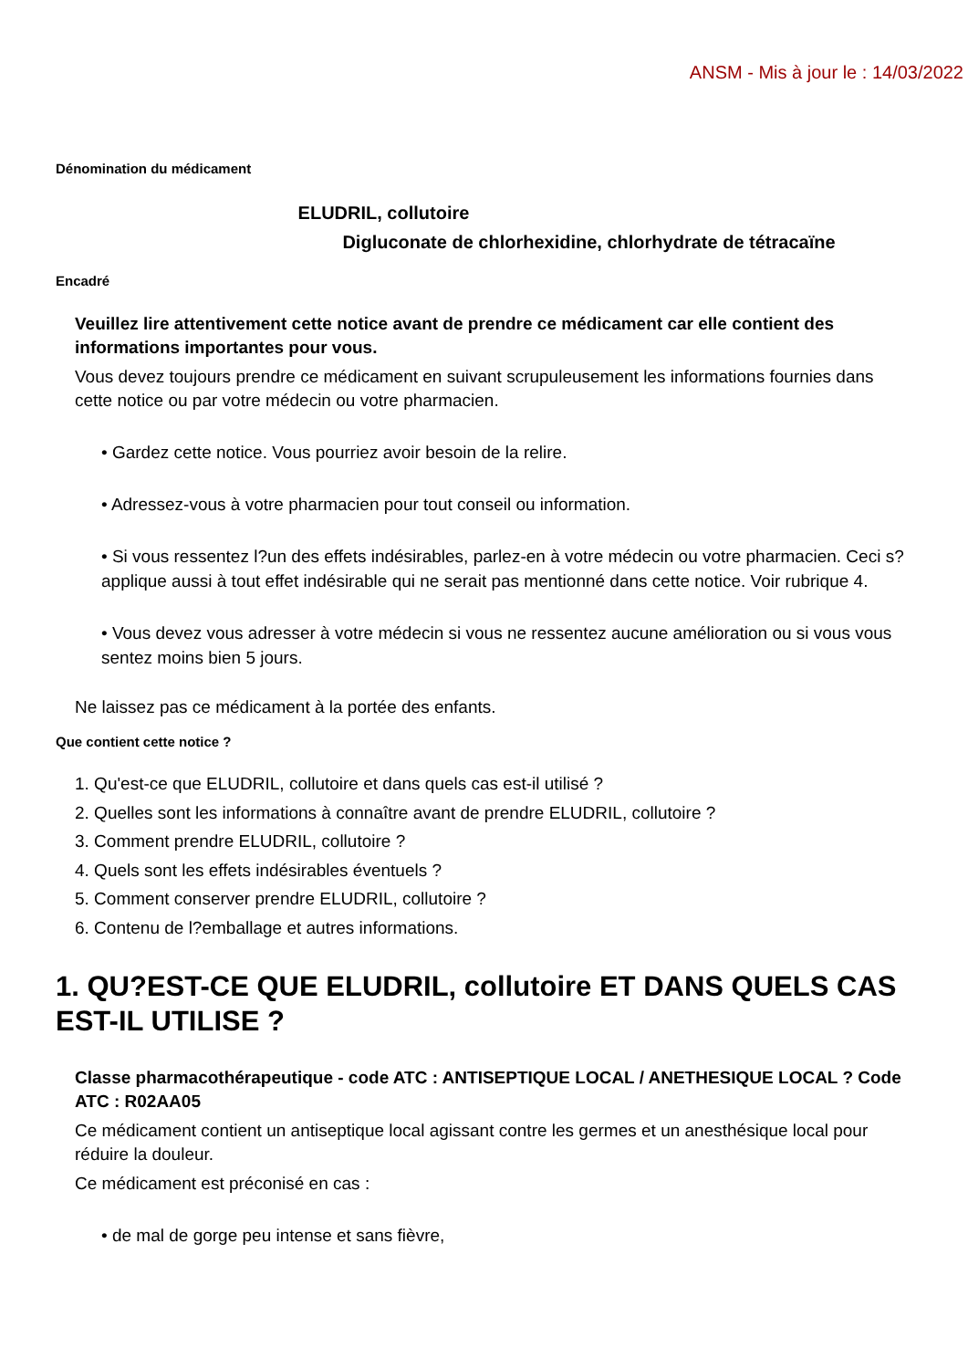ANSM - Mis à jour le : 14/03/2022
Dénomination du médicament
ELUDRIL, collutoire
Digluconate de chlorhexidine, chlorhydrate de tétracaïne
Encadré
Veuillez lire attentivement cette notice avant de prendre ce médicament car elle contient des informations importantes pour vous.
Vous devez toujours prendre ce médicament en suivant scrupuleusement les informations fournies dans cette notice ou par votre médecin ou votre pharmacien.
• Gardez cette notice. Vous pourriez avoir besoin de la relire.
• Adressez-vous à votre pharmacien pour tout conseil ou information.
• Si vous ressentez l?un des effets indésirables, parlez-en à votre médecin ou votre pharmacien. Ceci s?applique aussi à tout effet indésirable qui ne serait pas mentionné dans cette notice. Voir rubrique 4.
• Vous devez vous adresser à votre médecin si vous ne ressentez aucune amélioration ou si vous vous sentez moins bien 5 jours.
Ne laissez pas ce médicament à la portée des enfants.
Que contient cette notice ?
1. Qu'est-ce que ELUDRIL, collutoire et dans quels cas est-il utilisé ?
2. Quelles sont les informations à connaître avant de prendre ELUDRIL, collutoire ?
3. Comment prendre ELUDRIL, collutoire ?
4. Quels sont les effets indésirables éventuels ?
5. Comment conserver prendre ELUDRIL, collutoire ?
6. Contenu de l?emballage et autres informations.
1. QU?EST-CE QUE ELUDRIL, collutoire ET DANS QUELS CAS EST-IL UTILISE ?
Classe pharmacothérapeutique - code ATC : ANTISEPTIQUE LOCAL / ANETHESIQUE LOCAL ? Code ATC : R02AA05
Ce médicament contient un antiseptique local agissant contre les germes et un anesthésique local pour réduire la douleur.
Ce médicament est préconisé en cas :
• de mal de gorge peu intense et sans fièvre,